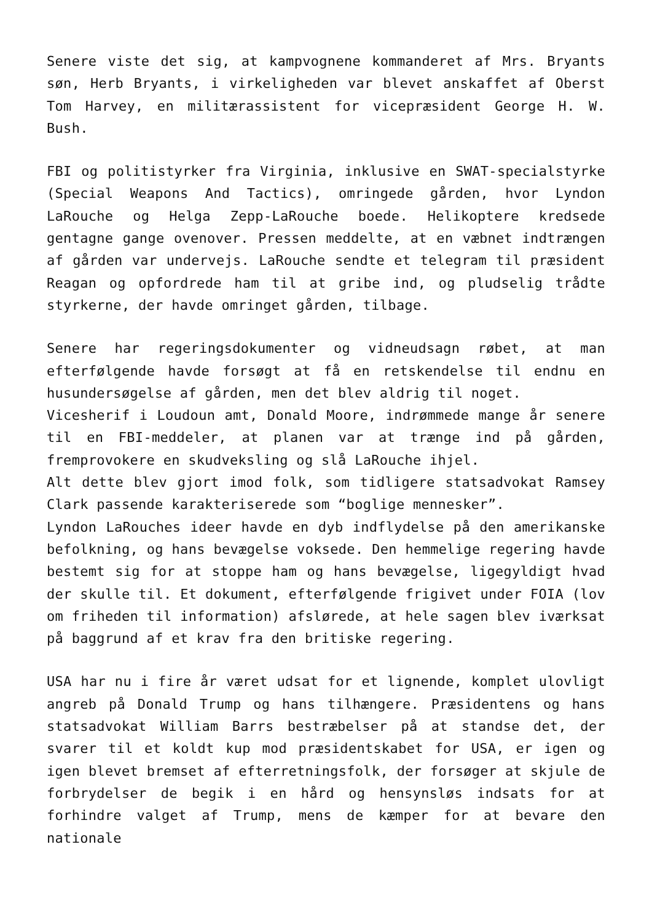Senere viste det sig, at kampvognene kommanderet af Mrs. Bryants søn, Herb Bryants, i virkeligheden var blevet anskaffet af Oberst Tom Harvey, en militærassistent for vicepræsident George H. W. Bush.
FBI og politistyrker fra Virginia, inklusive en SWAT-specialstyrke (Special Weapons And Tactics), omringede gården, hvor Lyndon LaRouche og Helga Zepp-LaRouche boede. Helikoptere kredsede gentagne gange ovenover. Pressen meddelte, at en væbnet indtrængen af gården var undervejs. LaRouche sendte et telegram til præsident Reagan og opfordrede ham til at gribe ind, og pludselig trådte styrkerne, der havde omringet gården, tilbage.
Senere har regeringsdokumenter og vidneudsagn røbet, at man efterfølgende havde forsøgt at få en retskendelse til endnu en husundersøgelse af gården, men det blev aldrig til noget.
Vicesherif i Loudoun amt, Donald Moore, indrømmede mange år senere til en FBI-meddeler, at planen var at trænge ind på gården, fremprovokere en skudveksling og slå LaRouche ihjel.
Alt dette blev gjort imod folk, som tidligere statsadvokat Ramsey Clark passende karakteriserede som “boglige mennesker”.
Lyndon LaRouches ideer havde en dyb indflydelse på den amerikanske befolkning, og hans bevægelse voksede. Den hemmelige regering havde bestemt sig for at stoppe ham og hans bevægelse, ligegyldigt hvad der skulle til. Et dokument, efterfølgende frigivet under FOIA (lov om friheden til information) afslørede, at hele sagen blev iværksat på baggrund af et krav fra den britiske regering.
USA har nu i fire år været udsat for et lignende, komplet ulovligt angreb på Donald Trump og hans tilhængere. Præsidentens og hans statsadvokat William Barrs bestræbelser på at standse det, der svarer til et koldt kup mod præsidentskabet for USA, er igen og igen blevet bremset af efterretningsfolk, der forsøger at skjule de forbrydelser de begik i en hård og hensynsløs indsats for at forhindre valget af Trump, mens de kæmper for at bevare den nationale